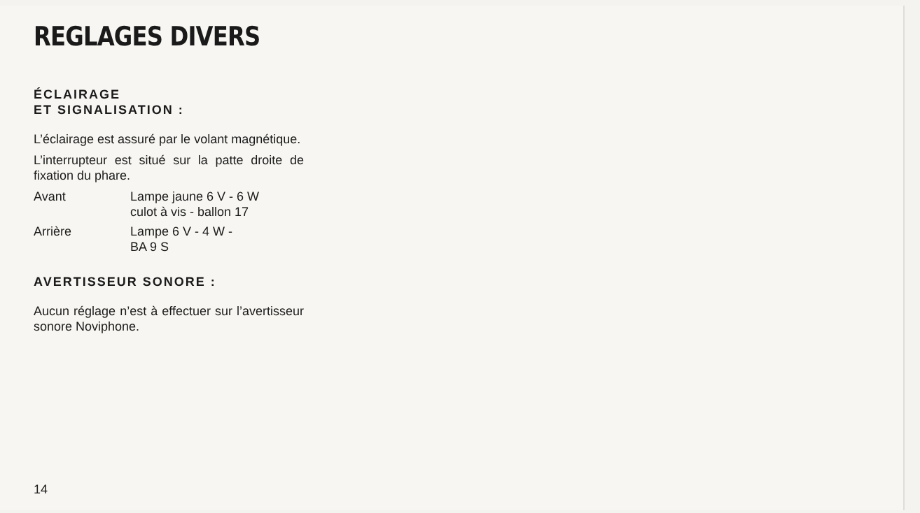REGLAGES DIVERS
ÉCLAIRAGE
ET SIGNALISATION :
L’éclairage est assuré par le volant magnétique.
L’interrupteur est situé sur la patte droite de fixation du phare.
Avant Lampe jaune 6 V - 6 W
culot à vis - ballon 17
Arrière Lampe 6 V - 4 W -
BA 9 S
AVERTISSEUR SONORE :
Aucun réglage n’est à effectuer sur l’avertisseur sonore Noviphone.
14